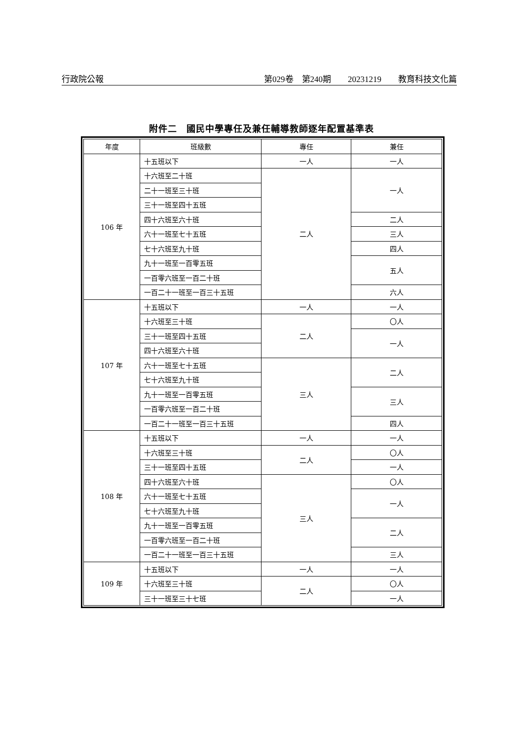行政院公報 第029卷　第240期　　20231219　　教育科技文化篇
附件二　國民中學專任及兼任輔導教師逐年配置基準表
| 年度 | 班級數 | 專任 | 兼任 |
| --- | --- | --- | --- |
| 106 年 | 十五班以下 | 一人 | 一人 |
| | 十六班至二十班 | 二人 | 一人 |
| | 二十一班至三十班 | | |
| | 三十一班至四十五班 | | |
| | 四十六班至六十班 | | 二人 |
| | 六十一班至七十五班 | | 三人 |
| | 七十六班至九十班 | | 四人 |
| | 九十一班至一百零五班 | | 五人 |
| | 一百零六班至一百二十班 | | |
| | 一百二十一班至一百三十五班 | | 六人 |
| 107 年 | 十五班以下 | 一人 | 一人 |
| | 十六班至三十班 | 二人 | 〇人 |
| | 三十一班至四十五班 | | 一人 |
| | 四十六班至六十班 | | |
| | 六十一班至七十五班 | 三人 | 二人 |
| | 七十六班至九十班 | | |
| | 九十一班至一百零五班 | | 三人 |
| | 一百零六班至一百二十班 | | |
| | 一百二十一班至一百三十五班 | | 四人 |
| 108 年 | 十五班以下 | 一人 | 一人 |
| | 十六班至三十班 | 二人 | 〇人 |
| | 三十一班至四十五班 | | 一人 |
| | 四十六班至六十班 | 三人 | 〇人 |
| | 六十一班至七十五班 | | 一人 |
| | 七十六班至九十班 | | |
| | 九十一班至一百零五班 | | 二人 |
| | 一百零六班至一百二十班 | | |
| | 一百二十一班至一百三十五班 | | 三人 |
| 109 年 | 十五班以下 | 一人 | 一人 |
| | 十六班至三十班 | 二人 | 〇人 |
| | 三十一班至三十七班 | | 一人 |